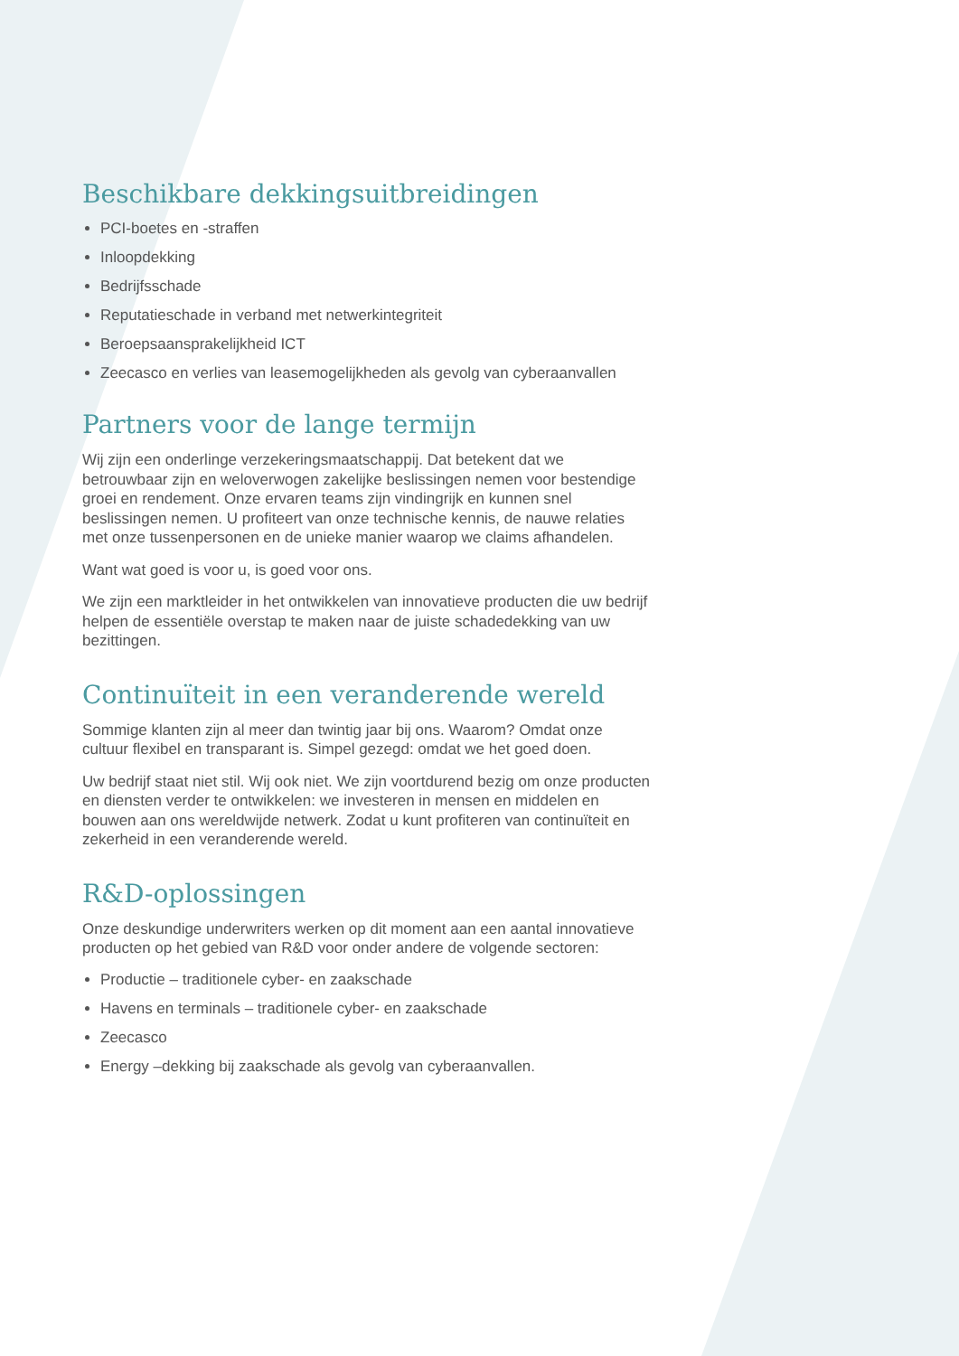Beschikbare dekkingsuitbreidingen
PCI-boetes en -straffen
Inloopdekking
Bedrijfsschade
Reputatieschade in verband met netwerkintegriteit
Beroepsaansprakelijkheid ICT
Zeecasco en verlies van leasemogelijkheden als gevolg van cyberaanvallen
Partners voor de lange termijn
Wij zijn een onderlinge verzekeringsmaatschappij. Dat betekent dat we betrouwbaar zijn en weloverwogen zakelijke beslissingen nemen voor bestendige groei en rendement. Onze ervaren teams zijn vindingrijk en kunnen snel beslissingen nemen. U profiteert van onze technische kennis, de nauwe relaties met onze tussenpersonen en de unieke manier waarop we claims afhandelen.
Want wat goed is voor u, is goed voor ons.
We zijn een marktleider in het ontwikkelen van innovatieve producten die uw bedrijf helpen de essentiële overstap te maken naar de juiste schadedekking van uw bezittingen.
Continuïteit in een veranderende wereld
Sommige klanten zijn al meer dan twintig jaar bij ons. Waarom? Omdat onze cultuur flexibel en transparant is. Simpel gezegd: omdat we het goed doen.
Uw bedrijf staat niet stil. Wij ook niet. We zijn voortdurend bezig om onze producten en diensten verder te ontwikkelen: we investeren in mensen en middelen en bouwen aan ons wereldwijde netwerk. Zodat u kunt profiteren van continuïteit en zekerheid in een veranderende wereld.
R&D-oplossingen
Onze deskundige underwriters werken op dit moment aan een aantal innovatieve producten op het gebied van R&D voor onder andere de volgende sectoren:
Productie – traditionele cyber- en zaakschade
Havens en terminals – traditionele cyber- en zaakschade
Zeecasco
Energy –dekking bij zaakschade als gevolg van cyberaanvallen.